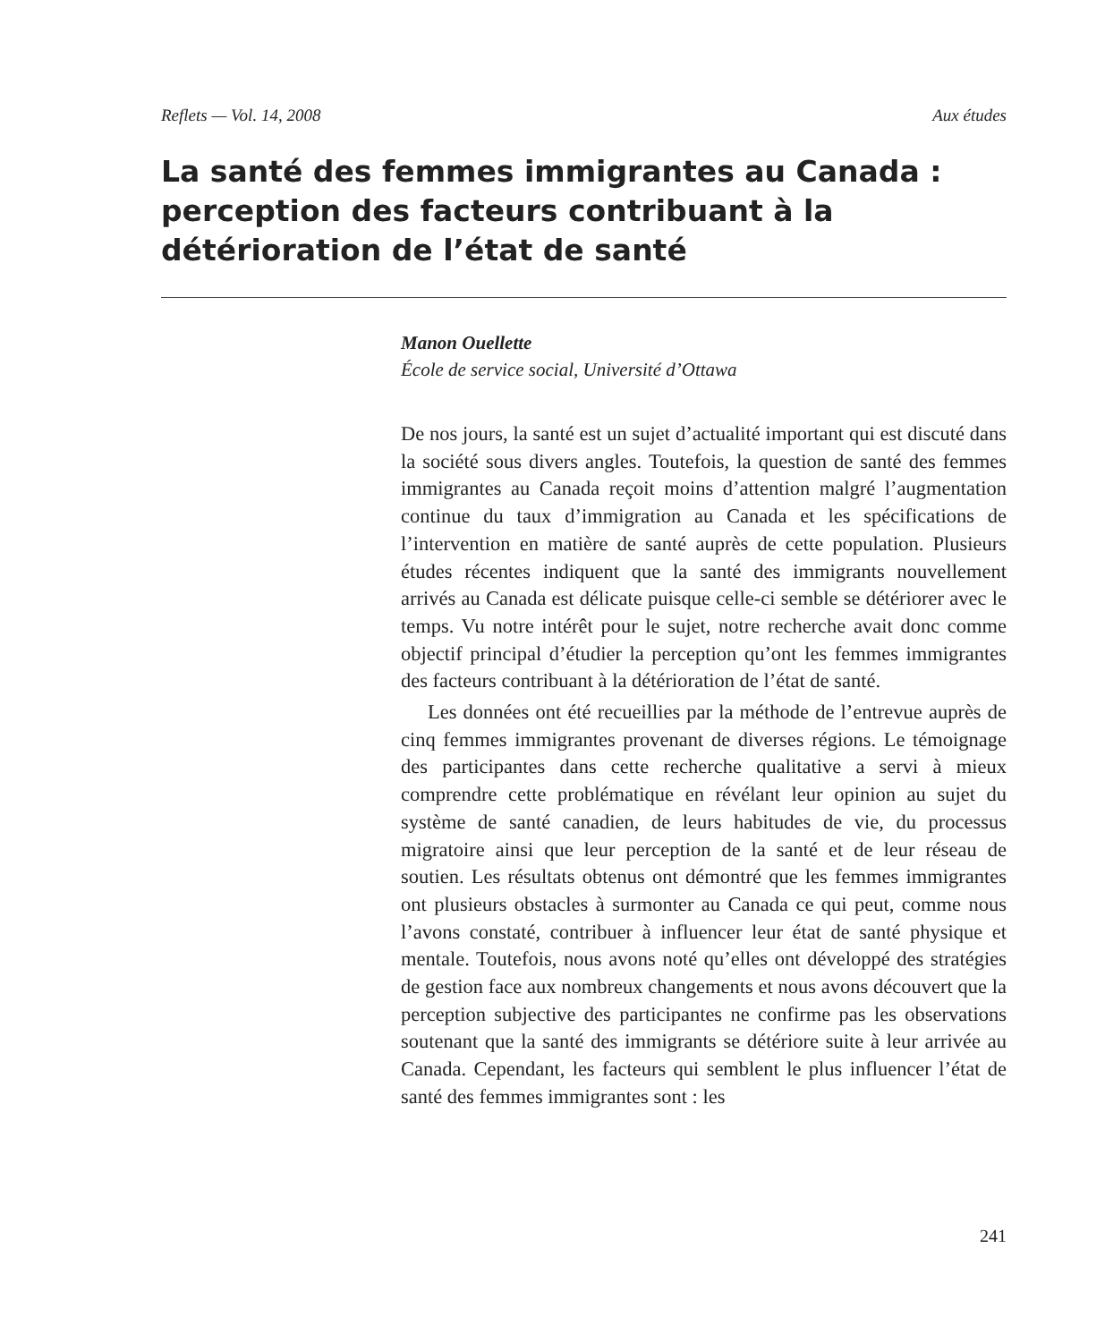Reflets — Vol. 14, 2008 Aux études
La santé des femmes immigrantes au Canada : perception des facteurs contribuant à la détérioration de l’état de santé
Manon Ouellette
École de service social, Université d’Ottawa
De nos jours, la santé est un sujet d’actualité important qui est discuté dans la société sous divers angles. Toutefois, la question de santé des femmes immigrantes au Canada reçoit moins d’attention malgré l’augmentation continue du taux d’immigration au Canada et les spécifications de l’intervention en matière de santé auprès de cette population. Plusieurs études récentes indiquent que la santé des immigrants nouvellement arrivés au Canada est délicate puisque celle-ci semble se détériorer avec le temps. Vu notre intérêt pour le sujet, notre recherche avait donc comme objectif principal d’étudier la perception qu’ont les femmes immigrantes des facteurs contribuant à la détérioration de l’état de santé.
Les données ont été recueillies par la méthode de l’entrevue auprès de cinq femmes immigrantes provenant de diverses régions. Le témoignage des participantes dans cette recherche qualitative a servi à mieux comprendre cette problématique en révélant leur opinion au sujet du système de santé canadien, de leurs habitudes de vie, du processus migratoire ainsi que leur perception de la santé et de leur réseau de soutien. Les résultats obtenus ont démontré que les femmes immigrantes ont plusieurs obstacles à surmonter au Canada ce qui peut, comme nous l’avons constaté, contribuer à influencer leur état de santé physique et mentale. Toutefois, nous avons noté qu’elles ont développé des stratégies de gestion face aux nombreux changements et nous avons découvert que la perception subjective des participantes ne confirme pas les observations soutenant que la santé des immigrants se détériore suite à leur arrivée au Canada. Cependant, les facteurs qui semblent le plus influencer l’état de santé des femmes immigrantes sont : les
241